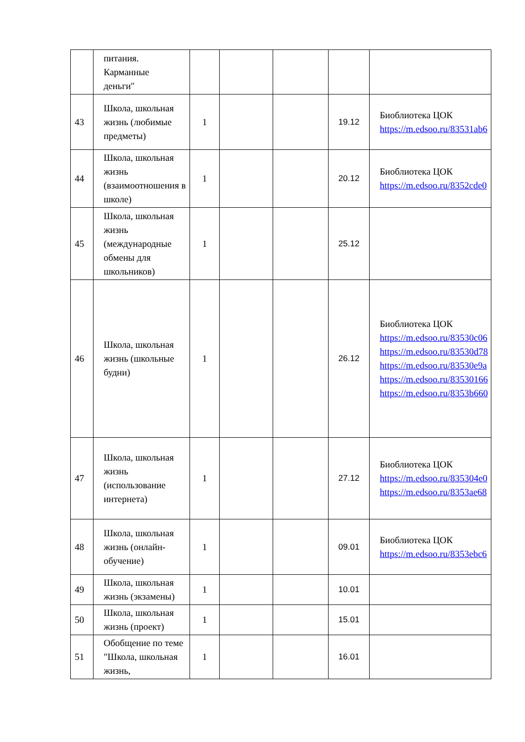| | питания. Карманные деньги" | | | | | |
| 43 | Школа, школьная жизнь (любимые предметы) | 1 | | | 19.12 | Биоблиотека ЦОК https://m.edsoo.ru/83531ab6 |
| 44 | Школа, школьная жизнь (взаимоотношения в школе) | 1 | | | 20.12 | Биоблиотека ЦОК https://m.edsoo.ru/8352cde0 |
| 45 | Школа, школьная жизнь (международные обмены для школьников) | 1 | | | 25.12 | |
| 46 | Школа, школьная жизнь (школьные будни) | 1 | | | 26.12 | Биоблиотека ЦОК https://m.edsoo.ru/83530c06 https://m.edsoo.ru/83530d78 https://m.edsoo.ru/83530e9a https://m.edsoo.ru/83530166 https://m.edsoo.ru/8353b660 |
| 47 | Школа, школьная жизнь (использование интернета) | 1 | | | 27.12 | Биоблиотека ЦОК https://m.edsoo.ru/835304e0 https://m.edsoo.ru/8353ae68 |
| 48 | Школа, школьная жизнь (онлайн-обучение) | 1 | | | 09.01 | Биоблиотека ЦОК https://m.edsoo.ru/8353ebc6 |
| 49 | Школа, школьная жизнь (экзамены) | 1 | | | 10.01 | |
| 50 | Школа, школьная жизнь (проект) | 1 | | | 15.01 | |
| 51 | Обобщение по теме "Школа, школьная жизнь, | 1 | | | 16.01 | |